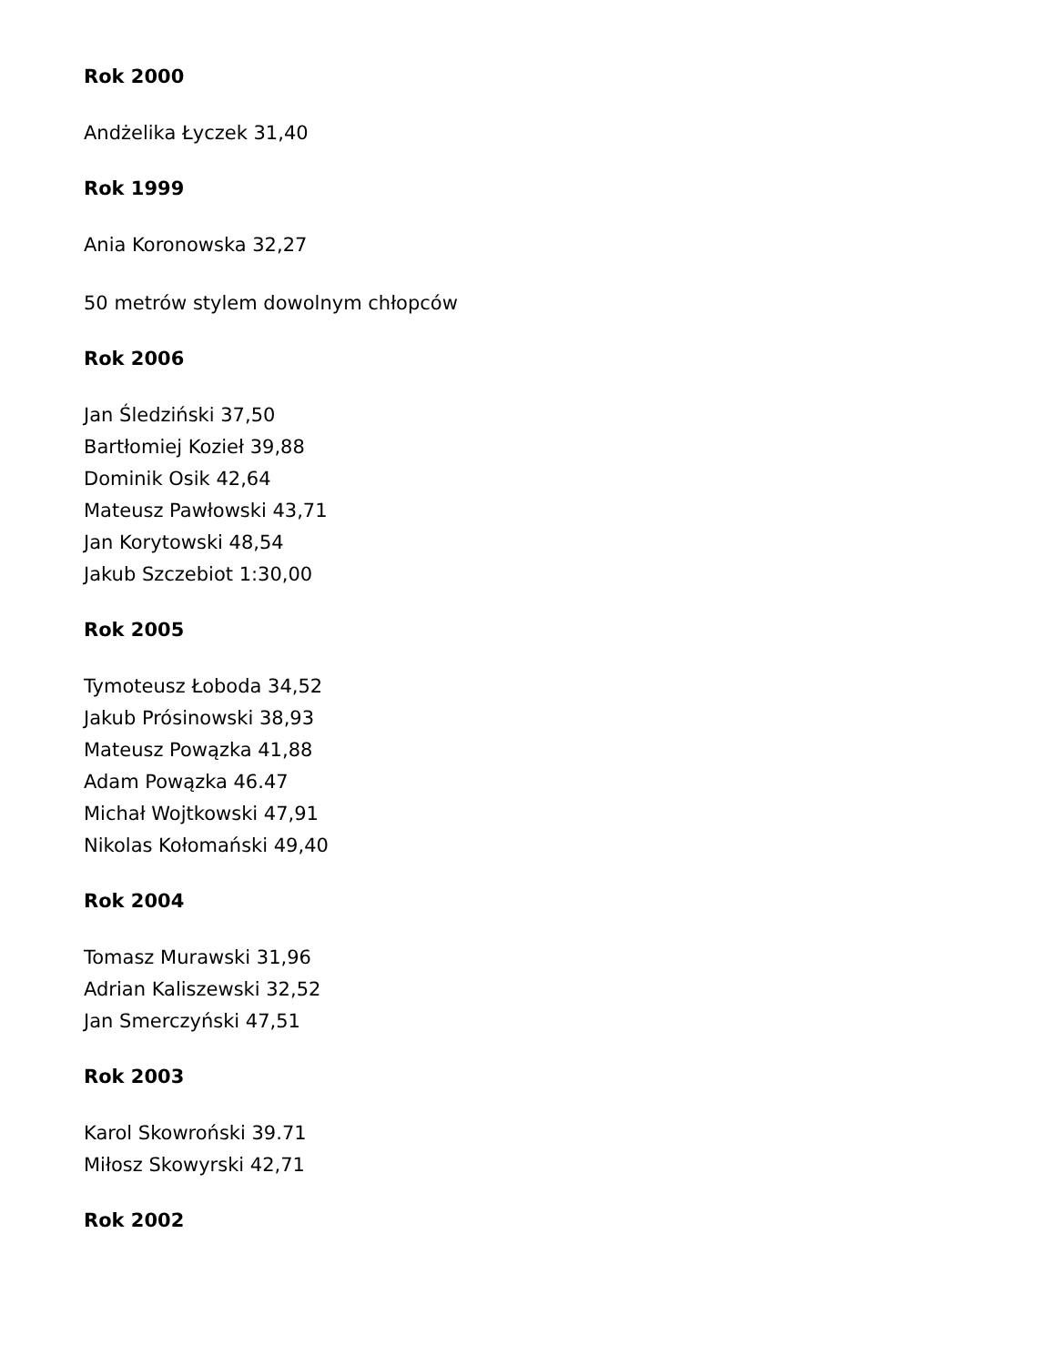Rok 2000
Andżelika Łyczek 31,40
Rok 1999
Ania Koronowska 32,27
50 metrów stylem dowolnym chłopców
Rok 2006
Jan Śledziński 37,50
Bartłomiej Kozieł 39,88
Dominik Osik 42,64
Mateusz Pawłowski 43,71
Jan Korytowski 48,54
Jakub Szczebiot 1:30,00
Rok 2005
Tymoteusz Łoboda 34,52
Jakub Prósinowski 38,93
Mateusz Powązka 41,88
Adam Powązka 46.47
Michał Wojtkowski 47,91
Nikolas Kołomański 49,40
Rok 2004
Tomasz Murawski 31,96
Adrian Kaliszewski 32,52
Jan Smerczyński 47,51
Rok 2003
Karol Skowroński 39.71
Miłosz Skowyrski 42,71
Rok 2002